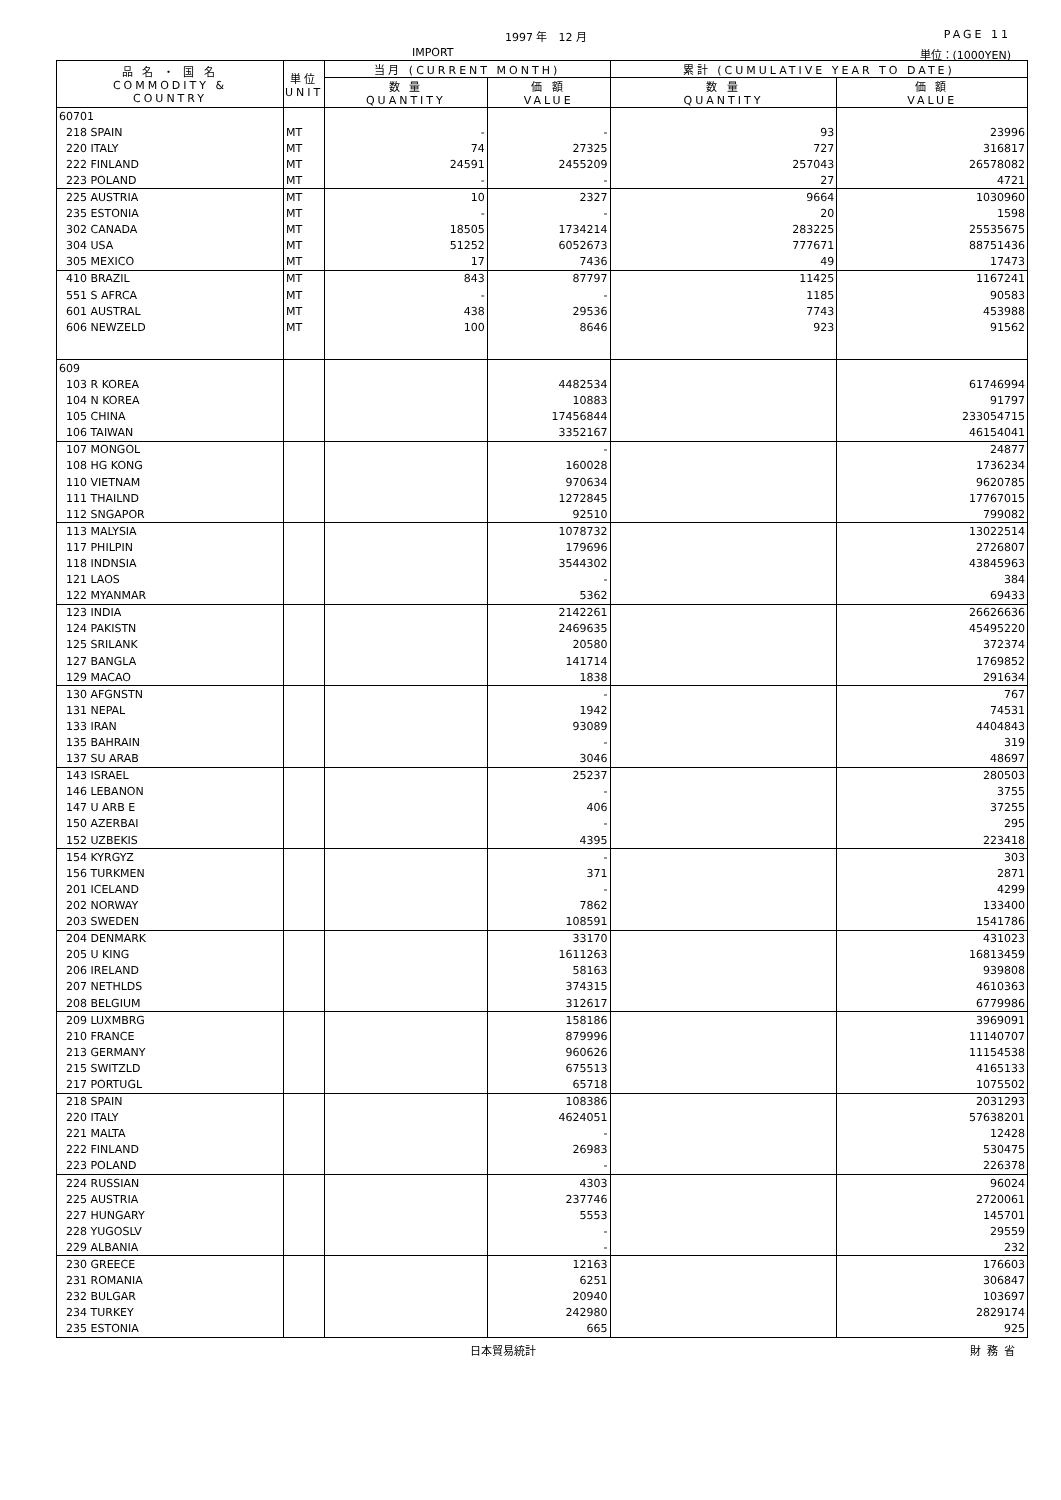1997 年　12 月 PAGE 11
IMPORT 単位：(1000YEN)
| 品 名 ・ 国 名 COMMODITY & COUNTRY | 単位 UNIT | 当月 (CURRENT MONTH) | | 累計 (CUMULATIVE YEAR TO DATE) | |
| --- | --- | --- | --- | --- | --- |
| | | 数 量 QUANTITY | 価 額 VALUE | 数 量 QUANTITY | 価 額 VALUE |
| 60701 | | | | | |
| 218 SPAIN | MT | - | - | 93 | 23996 |
| 220 ITALY | MT | 74 | 27325 | 727 | 316817 |
| 222 FINLAND | MT | 24591 | 2455209 | 257043 | 26578082 |
| 223 POLAND | MT | - | - | 27 | 4721 |
| 225 AUSTRIA | MT | 10 | 2327 | 9664 | 1030960 |
| 235 ESTONIA | MT | - | - | 20 | 1598 |
| 302 CANADA | MT | 18505 | 1734214 | 283225 | 25535675 |
| 304 USA | MT | 51252 | 6052673 | 777671 | 88751436 |
| 305 MEXICO | MT | 17 | 7436 | 49 | 17473 |
| 410 BRAZIL | MT | 843 | 87797 | 11425 | 1167241 |
| 551 S AFRCA | MT | - | - | 1185 | 90583 |
| 601 AUSTRAL | MT | 438 | 29536 | 7743 | 453988 |
| 606 NEWZELD | MT | 100 | 8646 | 923 | 91562 |
| 609 | | | | | |
| 103 R KOREA | | | 4482534 | | 61746994 |
| 104 N KOREA | | | 10883 | | 91797 |
| 105 CHINA | | | 17456844 | | 233054715 |
| 106 TAIWAN | | | 3352167 | | 46154041 |
| 107 MONGOL | | | - | | 24877 |
| 108 HG KONG | | | 160028 | | 1736234 |
| 110 VIETNAM | | | 970634 | | 9620785 |
| 111 THAILND | | | 1272845 | | 17767015 |
| 112 SNGAPOR | | | 92510 | | 799082 |
| 113 MALYSIA | | | 1078732 | | 13022514 |
| 117 PHILPIN | | | 179696 | | 2726807 |
| 118 INDNSIA | | | 3544302 | | 43845963 |
| 121 LAOS | | | - | | 384 |
| 122 MYANMAR | | | 5362 | | 69433 |
| 123 INDIA | | | 2142261 | | 26626636 |
| 124 PAKISTN | | | 2469635 | | 45495220 |
| 125 SRILANK | | | 20580 | | 372374 |
| 127 BANGLA | | | 141714 | | 1769852 |
| 129 MACAO | | | 1838 | | 291634 |
| 130 AFGNSTN | | | - | | 767 |
| 131 NEPAL | | | 1942 | | 74531 |
| 133 IRAN | | | 93089 | | 4404843 |
| 135 BAHRAIN | | | - | | 319 |
| 137 SU ARAB | | | 3046 | | 48697 |
| 143 ISRAEL | | | 25237 | | 280503 |
| 146 LEBANON | | | - | | 3755 |
| 147 U ARB E | | | 406 | | 37255 |
| 150 AZERBAI | | | - | | 295 |
| 152 UZBEKIS | | | 4395 | | 223418 |
| 154 KYRGYZ | | | - | | 303 |
| 156 TURKMEN | | | 371 | | 2871 |
| 201 ICELAND | | | - | | 4299 |
| 202 NORWAY | | | 7862 | | 133400 |
| 203 SWEDEN | | | 108591 | | 1541786 |
| 204 DENMARK | | | 33170 | | 431023 |
| 205 U KING | | | 1611263 | | 16813459 |
| 206 IRELAND | | | 58163 | | 939808 |
| 207 NETHLDS | | | 374315 | | 4610363 |
| 208 BELGIUM | | | 312617 | | 6779986 |
| 209 LUXMBRG | | | 158186 | | 3969091 |
| 210 FRANCE | | | 879996 | | 11140707 |
| 213 GERMANY | | | 960626 | | 11154538 |
| 215 SWITZLD | | | 675513 | | 4165133 |
| 217 PORTUGL | | | 65718 | | 1075502 |
| 218 SPAIN | | | 108386 | | 2031293 |
| 220 ITALY | | | 4624051 | | 57638201 |
| 221 MALTA | | | - | | 12428 |
| 222 FINLAND | | | 26983 | | 530475 |
| 223 POLAND | | | - | | 226378 |
| 224 RUSSIAN | | | 4303 | | 96024 |
| 225 AUSTRIA | | | 237746 | | 2720061 |
| 227 HUNGARY | | | 5553 | | 145701 |
| 228 YUGOSLV | | | - | | 29559 |
| 229 ALBANIA | | | - | | 232 |
| 230 GREECE | | | 12163 | | 176603 |
| 231 ROMANIA | | | 6251 | | 306847 |
| 232 BULGAR | | | 20940 | | 103697 |
| 234 TURKEY | | | 242980 | | 2829174 |
| 235 ESTONIA | | | 665 | | 925 |
日本貿易統計 財務省